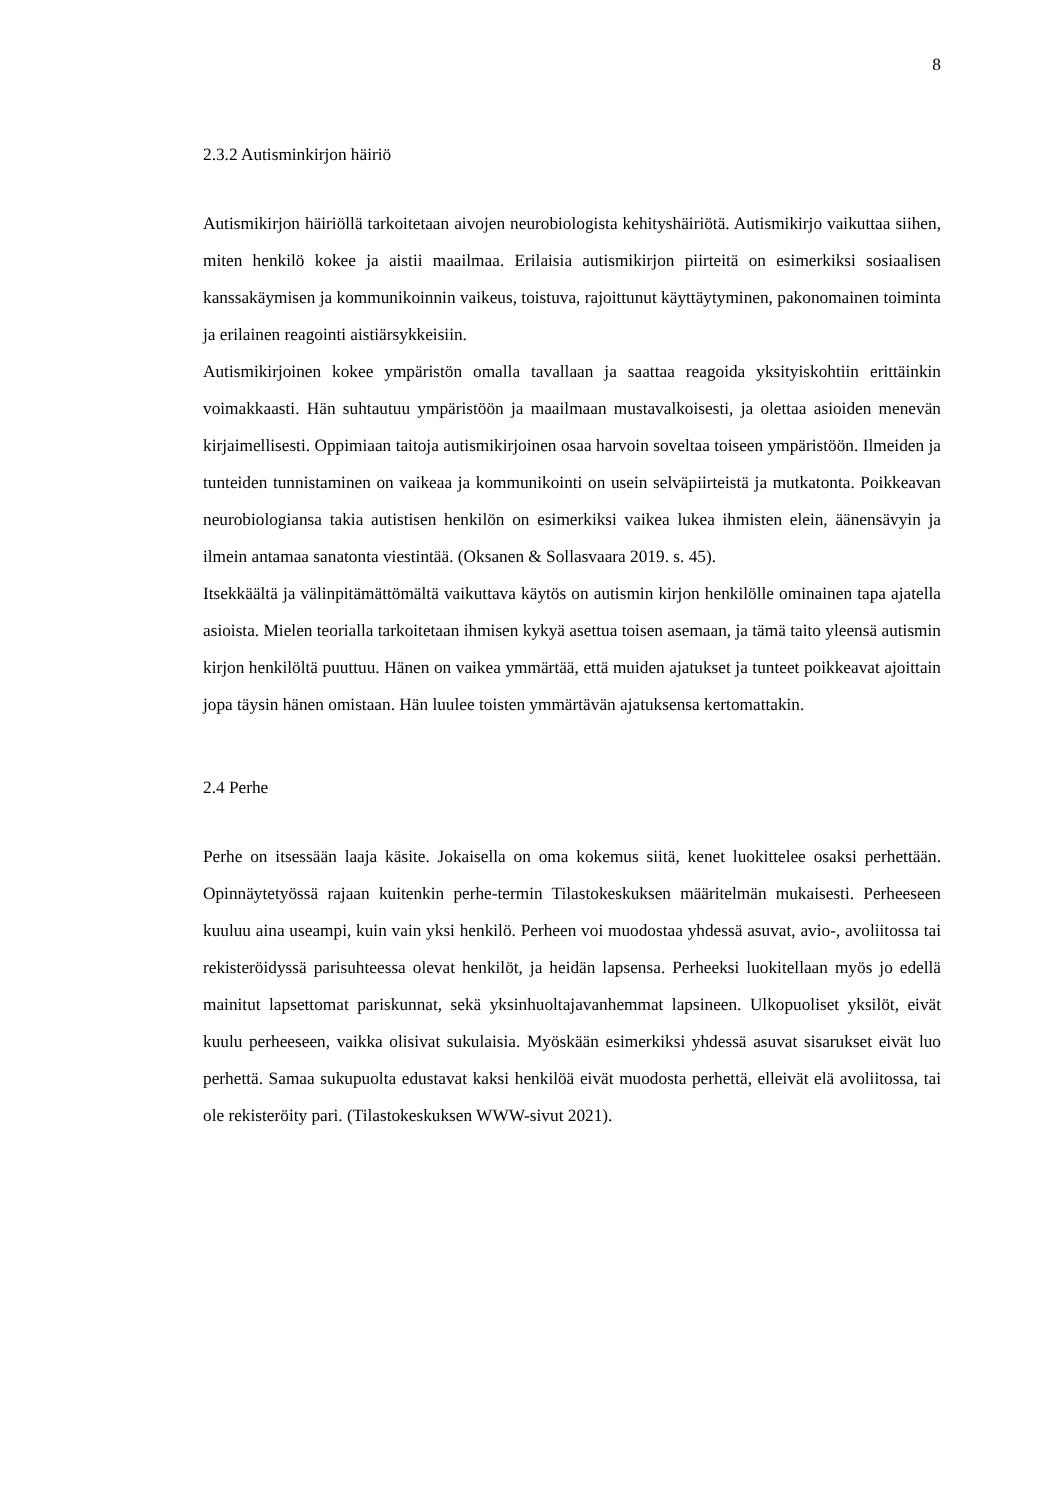8
2.3.2 Autisminkirjon häiriö
Autismikirjon häiriöllä tarkoitetaan aivojen neurobiologista kehityshäiriötä. Autismikirjo vaikuttaa siihen, miten henkilö kokee ja aistii maailmaa. Erilaisia autismikirjon piirteitä on esimerkiksi sosiaalisen kanssakäymisen ja kommunikoinnin vaikeus, toistuva, rajoittunut käyttäytyminen, pakonomainen toiminta ja erilainen reagointi aistiärsykkeisiin.
Autismikirjoinen kokee ympäristön omalla tavallaan ja saattaa reagoida yksityiskohtiin erittäinkin voimakkaasti. Hän suhtautuu ympäristöön ja maailmaan mustavalkoisesti, ja olettaa asioiden menevän kirjaimellisesti. Oppimiaan taitoja autismikirjoinen osaa harvoin soveltaa toiseen ympäristöön. Ilmeiden ja tunteiden tunnistaminen on vaikeaa ja kommunikointi on usein selväpiirteistä ja mutkatonta. Poikkeavan neurobiologiansa takia autistisen henkilön on esimerkiksi vaikea lukea ihmisten elein, äänensävyin ja ilmein antamaa sanatonta viestintää. (Oksanen & Sollasvaara 2019. s. 45).
Itsekkäältä ja välinpitämättömältä vaikuttava käytös on autismin kirjon henkilölle ominainen tapa ajatella asioista. Mielen teorialla tarkoitetaan ihmisen kykyä asettua toisen asemaan, ja tämä taito yleensä autismin kirjon henkilöltä puuttuu. Hänen on vaikea ymmärtää, että muiden ajatukset ja tunteet poikkeavat ajoittain jopa täysin hänen omistaan. Hän luulee toisten ymmärtävän ajatuksensa kertomattakin.
2.4 Perhe
Perhe on itsessään laaja käsite. Jokaisella on oma kokemus siitä, kenet luokittelee osaksi perhettään. Opinnäytetyössä rajaan kuitenkin perhe-termin Tilastokeskuksen määritelmän mukaisesti. Perheeseen kuuluu aina useampi, kuin vain yksi henkilö. Perheen voi muodostaa yhdessä asuvat, avio-, avoliitossa tai rekisteröidyssä parisuhteessa olevat henkilöt, ja heidän lapsensa. Perheeksi luokitellaan myös jo edellä mainitut lapsettomat pariskunnat, sekä yksinhuoltajavanhemmat lapsineen. Ulkopuoliset yksilöt, eivät kuulu perheeseen, vaikka olisivat sukulaisia. Myöskään esimerkiksi yhdessä asuvat sisarukset eivät luo perhettä. Samaa sukupuolta edustavat kaksi henkilöä eivät muodosta perhettä, elleivät elä avoliitossa, tai ole rekisteröity pari. (Tilastokeskuksen WWW-sivut 2021).